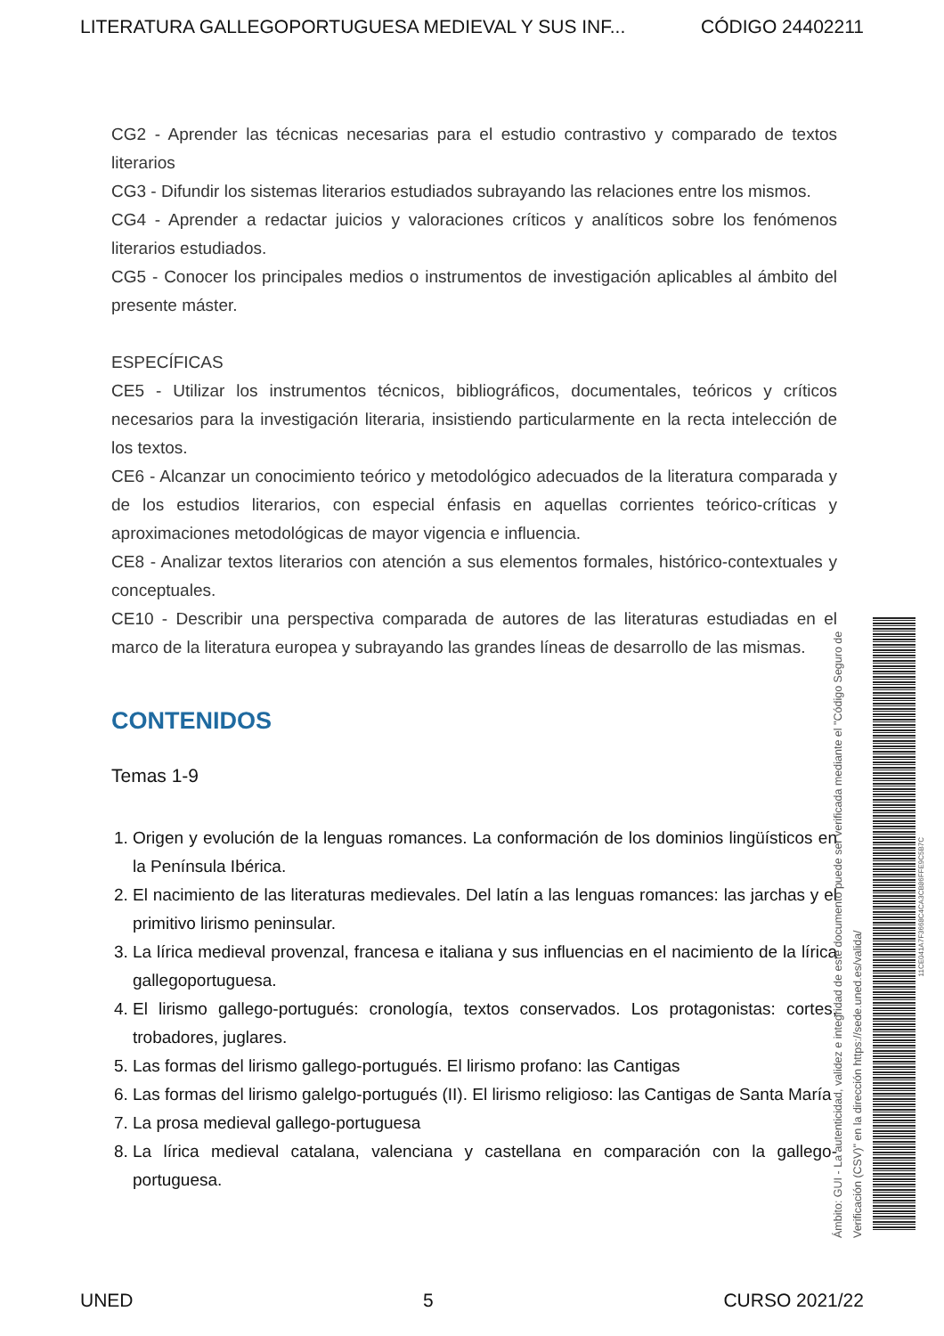LITERATURA GALLEGOPORTUGUESA MEDIEVAL Y SUS INF... CÓDIGO 24402211
CG2 - Aprender las técnicas necesarias para el estudio contrastivo y comparado de textos literarios
CG3 - Difundir los sistemas literarios estudiados subrayando las relaciones entre los mismos.
CG4 - Aprender a redactar juicios y valoraciones críticos y analíticos sobre los fenómenos literarios estudiados.
CG5 - Conocer los principales medios o instrumentos de investigación aplicables al ámbito del presente máster.
ESPECÍFICAS
CE5 - Utilizar los instrumentos técnicos, bibliográficos, documentales, teóricos y críticos necesarios para la investigación literaria, insistiendo particularmente en la recta intelección de los textos.
CE6 - Alcanzar un conocimiento teórico y metodológico adecuados de la literatura comparada y de los estudios literarios, con especial énfasis en aquellas corrientes teórico-críticas y aproximaciones metodológicas de mayor vigencia e influencia.
CE8 - Analizar textos literarios con atención a sus elementos formales, histórico-contextuales y conceptuales.
CE10 - Describir una perspectiva comparada de autores de las literaturas estudiadas en el marco de la literatura europea y subrayando las grandes líneas de desarrollo de las mismas.
CONTENIDOS
Temas 1-9
1. Origen y evolución de la lenguas romances. La conformación de los dominios lingüísticos en la Península Ibérica.
2. El nacimiento de las literaturas medievales. Del latín a las lenguas romances: las jarchas y el primitivo lirismo peninsular.
3. La lírica medieval provenzal, francesa e italiana y sus influencias en el nacimiento de la lírica gallegoportuguesa.
4. El lirismo gallego-portugués: cronología, textos conservados. Los protagonistas: cortes, trobadores, juglares.
5. Las formas del lirismo gallego-portugués. El lirismo profano: las Cantigas
6. Las formas del lirismo galelgo-portugués (II). El lirismo religioso: las Cantigas de Santa María
7. La prosa medieval gallego-portuguesa
8. La lírica medieval catalana, valenciana y castellana en comparación con la gallego-portuguesa.
Ámbito: GUI - La autenticidad, validez e integridad de este documento puede ser verificada mediante el "Código Seguro de Verificación (CSV)" en la dirección https://sede.uned.es/valida/
11CE041A7F3668C4CA3CB86FFE9C5B7C
UNED 5 CURSO 2021/22